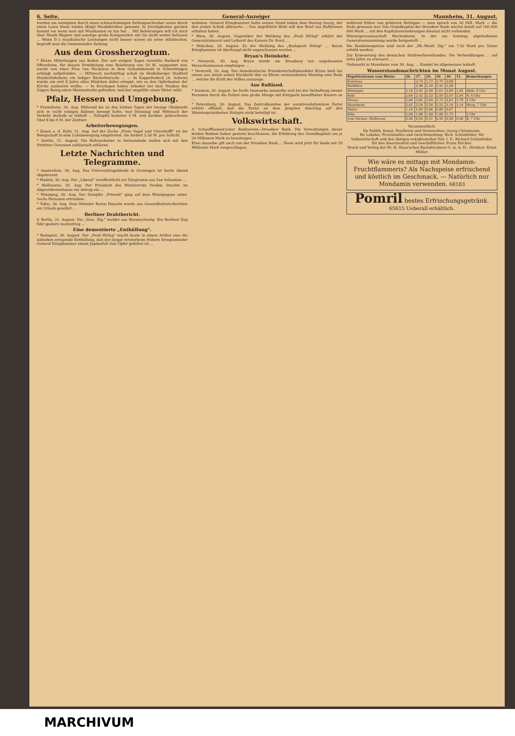6. Seite. General-Anzeiger Mannheim, 31. August.
werden am wenigsten durch einen schwachsinnigen Zeitungsschreiber sowie durch einen Laien Diese tanten (Kögl) Musikdirektor genannt. In Streitigkeiten geraten kommt vor wenn man mit Musikanten zu tun hat ... Mit Belehrungen will ich mich über Musik Wagner und sonstige große Komponisten mit Sie nicht weiter befassen ... Wenn D.'s musikalische Leistungen nicht besser waren als seine stilistischen, begreift man die Swinemünder Zeitung.
Aus dem Grossherzogtum.
* Kleine Mitteilungen aus Baden. Der seit einigen Tagen vermißte Burkard von Oftersheim, für dessen Ermittelung eine Belohnung von 50 M. ausgesetzt war, wurde von einer Frau von Neckarau in dem Gemeindewald in Schwetzingen erhängt aufgefunden. — Mittwoch nachmittag schoß im Heidelberger Stadtteil Handschuhsheim ein lediger Bäckerbursche ... — In Kappelrodeck (A. Achern) wurde ein erst 8 Jahre altes Mädchen dabei ertappt, wie es den Opferkasten der Kirche ausleeren wollte. — In Krozingen haben Arbeiter bei dem Neubau des Sägers Benig einen Mammutzahn gefunden, welcher ungefähr einen Meter mißt.
Pfalz, Hessen und Umgebung.
* Freinsheim, 30. Aug. Während bis zu den letzten Tagen der hiesige Obstmarkt sich in recht ruhigen Bahnen bewegt hatte, war Dienstag und Mittwoch der Verkehr deshalb so lebhaft ... Fallapfel kosteten 3 M. und darüber, gebrochenes Obst 8 bis 9 M. der Zentner.
Arbeiterbewegungen.
* Essen a. d. Ruhr, 31. Aug. Auf der Zeche „Freie Vogel und Unverhofft" ist die Belegschaft in eine Lohnbewegung eingetreten. Sie fordert 5.50 M. pro Schicht.
* Stettin, 31. August. Die Hafenarbeiter in Swinemünde wollen sich mit den Stettiner Genossen solidarisch erklären.
Letzte Nachrichten und Telegramme.
* Amsterdam, 30. Aug. Das Universitätsgebäude in Groningen ist heute Abend abgebrannt.
* Madrid, 30. Aug. Der „Liberal" veröffentlicht ein Telegramm aus San Sebastian ...
* Melbourne, 30. Aug. Der Präsident des Ministerrats Deakin, brachte im Abgeordnetenhause ein Antrag ein ...
* Winnipeg, 30. Aug. Der Dampfer „Prinzeß" ging auf dem Winnipegsee unter. Sechs Personen ertranken.
* Tokio, 30. Aug. Dem Minister Baron Hayashi wurde aus Gesundheitsrücksichten ein Urlaub gewährt ...
Berliner Drahtbericht.
)( Berlin, 31. August. Die „Voss. Ztg." meldet aus Braunschweig: Ein Berliner Zug fuhr gestern nachmittag ...
Eine dementierte „Enthüllung".
* Budapest, 30. August. Der „Pesti Hirlap" macht heute in einem Artikel eine die Aufsehen erregende Enthüllung, daß der jüngst verstorbene frühere Kriegsminister General Krieghammer einem Jagdunfall zum Opfer gefallen ist ...
wohnten. General Krieghammer hatte seinen Stand neben dem Herzog Georg, der den ersten Schuß abfeuerte ... Das angeführte Blatt will den Brief aus Hofkreisen erhalten haben.
* Wien, 30. August. Gegenüber der Meldung des „Pesti Hirlap" erklärt der Generalstabsarzt und Leibarzt des Kaisers Dr. Kerzl ...
* München, 30. August. Zu der Meldung des „Budapesti Hirlap" ... Baron Krieghammer ist überhaupt nicht angeschossen worden ...
Bryan's Heimkehr.
* Newyork, 30. Aug. Bryan wurde am Broadway von ungeheueren Menschenmassen empfangen ...
* Newyork, 30. Aug. Der demokratische Präsidentschaftskandidat Bryan hielt bei einem aus Anlaß seiner Rückkehr ihm zu Ehren veranstalteten Meeting eine Rede ... welche die Kraft des Volkes aussauge.
Aus Rußland.
* Saratow, 30. August. Im Dorfe Iwanowka sammelte sich bei der Verhaftung zweier Personen durch die Polizei eine große Menge mit Knüppeln bewaffneter Bauern an ...
* Petersburg, 30. August. Das Zentralkomitee der sozialrevolutionären Partei erklärt offiziell, daß die Partei an dem jüngsten Anschlag auf den Ministerpräsidenten Stolypin nicht beteiligt ist.
Volkswirtschaft.
A. Schaaffhausen'scher Bankverein—Dresdner Bank. Die Verwaltungen dieser beiden Banken haben gestern beschlossen, die Erhöhung des Grundkapitals um je 20 Millionen Mark zu beantragen ...
Etwa dasselbe gilt auch von der Dresdner Bank ... Diese wird jetzt für beide mit 20 Millionen Mark vorgeschlagen,
während früher von größeren Beträgen — man sprach von 30 Mill. Mark — die Rede gewesen war. Das Grundkapital der Dresdner Bank wächst damit auf 180 000 000 Mark ... mit den Kapitalsvermehrungen diesmal nicht verbunden.
Winzergenossenschaft Wachenheim. In der am Sonntag abgehaltenen Generalversammlung wurde festgestellt ...
Die Bandeisenpreise sind nach der „Rh.-Westf. Ztg." um 7.50 Mark pro Tonne erhöht worden.
Zur Erneuerung des deutschen Stahlwerksverbandes. Die Verhandlungen ... auf zehn Jahre zu erneuern ...
Viehmarkt in Mannheim vom 30. Aug. ... Handel im allgemeinen lebhaft.
Wasserstandsnachrichten im Monat August.
| Pegelstationen vom Rhein: | 26. | 27. | 28. | 29. | 30. | 31. | Bemerkungen |
| --- | --- | --- | --- | --- | --- | --- | --- |
| Konstanz | | 3,74 | 3,72 | 3,70 | 3,68 | | |
| Waldshut | | 2,48 | 2,50 | 2,42 | 2,38 | | |
| Hüningen | 2,18 | 2,02 | 2,08 | 2,01 | 2,00 | 1,95 | Abds. 6 Uhr |
| Kehl | 2,60 | 2,42 | 2,52 | 2,50 | 2,47 | 2,44 | N. 6 Uhr |
| Maxau | 3,68 | 3,95 | 3,85 | 3,75 | 3,62 | 3,79 | 2 Uhr |
| Mannheim | 3,42 | 3,34 | 3,26 | 3,22 | 3,18 | 3,14 | Morg. 7 Uhr |
| Mainz | 1,10 | 1,00 | 0,96 | 0,88 | 0,87 | | |
| Köln | 2,08 | 1,98 | 1,88 | 1,80 | 1,73 | | 2 Uhr |
| vom Neckar: Heilbronn | 0,46 | 0,50 | 0,51 | 0,50 | 0,48 | 0,46 | B. 7 Uhr |
Verantwortlich:
für Politik, Kunst, Feuilleton und Vermischtes: Georg Christmann.
für Lokales, Provinzielles und Gerichtszeitung: Rich. Schönfelder; für Volkswirtschaft und den übrigen redaktionellen Teil: I. V.: Richard Schönfelder.
für den Inseratenteil und Geschäftliches: Franz Kircher.
Druck und Verlag der Dr. H. Haas'schen Buchdruckerei G. m. b. H.: Direktor: Ernst Müller.
Wie wäre es mittags mit Mondamin-Fruchtflammeris? Als Nachspeise erfrischend und köstlich im Geschmack. — Natürlich nur Mondamin verwenden. 68183
Pomril bestes Erfrischungsgetränk.
65615 Ueberall erhältlich.
MARCHIVUM